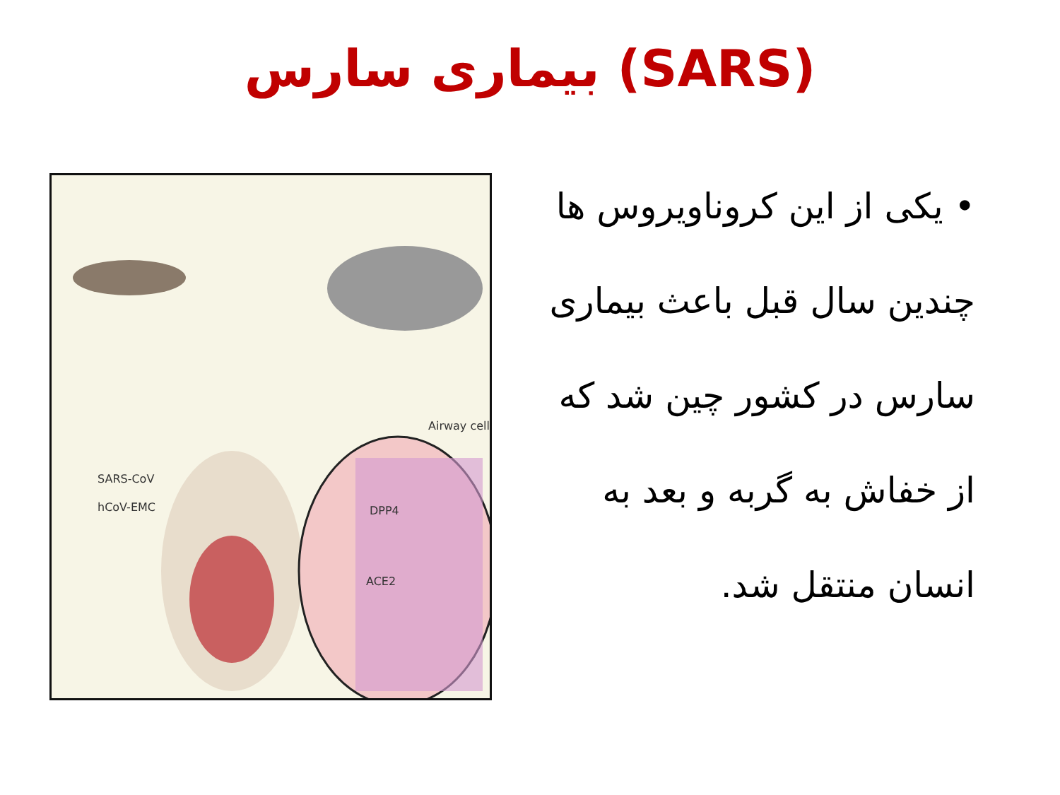بیماری سارس (SARS)
• یکی از این کروناویروس ها چندین سال قبل باعث بیماری سارس در کشور چین شد که از خفاش به گربه و بعد به انسان منتقل شد.
Airway cell
SARS-CoV
hCoV-EMC DPP4
ACE2